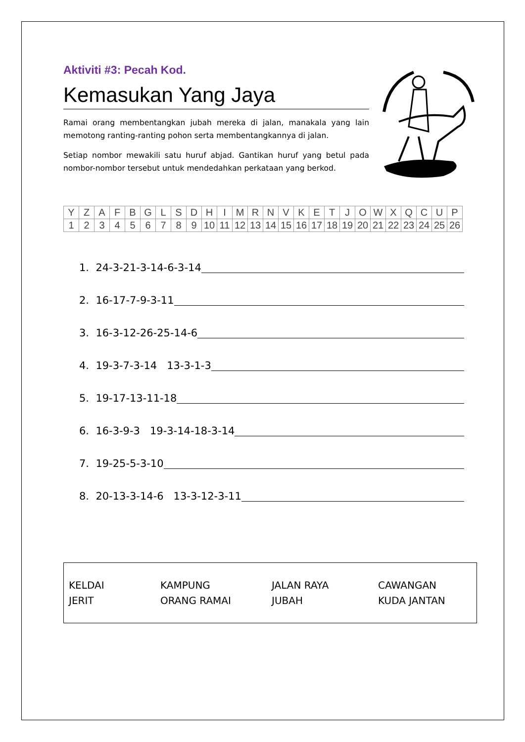Aktiviti #3: Pecah Kod.
Kemasukan Yang Jaya
Ramai orang membentangkan jubah mereka di jalan, manakala yang lain memotong ranting-ranting pohon serta membentangkannya di jalan.
Setiap nombor mewakili satu huruf abjad. Gantikan huruf yang betul pada nombor-nombor tersebut untuk mendedahkan perkataan yang berkod.
| Y | Z | A | F | B | G | L | S | D | H | I | M | R | N | V | K | E | T | J | O | W | X | Q | C | U | P |
| 1 | 2 | 3 | 4 | 5 | 6 | 7 | 8 | 9 | 10 | 11 | 12 | 13 | 14 | 15 | 16 | 17 | 18 | 19 | 20 | 21 | 22 | 23 | 24 | 25 | 26 |
1. 24-3-21-3-14-6-3-14
2. 16-17-7-9-3-11
3. 16-3-12-26-25-14-6
4. 19-3-7-3-14 13-3-1-3
5. 19-17-13-11-18
6. 16-3-9-3 19-3-14-18-3-14
7. 19-25-5-3-10
8. 20-13-3-14-6 13-3-12-3-11
KELDAI
JERIT
KAMPUNG
ORANG RAMAI
JALAN RAYA
JUBAH
CAWANGAN
KUDA JANTAN